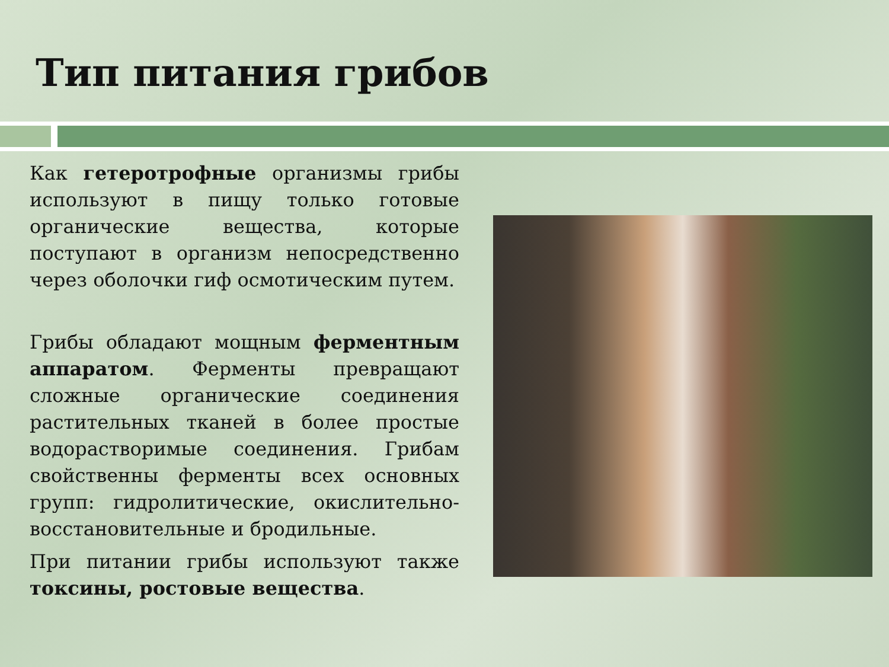Тип питания грибов
Как гетеротрофные организмы грибы используют в пищу только готовые органические вещества, которые поступают в организм непосредственно через оболочки гиф осмотическим путем.
Грибы обладают мощным ферментным аппаратом. Ферменты превращают сложные органические соединения растительных тканей в более простые водорастворимые соединения. Грибам свойственны ферменты всех основных групп: гидролитические, окислительно-восстановительные и бродильные.
При питании грибы используют также токсины, ростовые вещества.